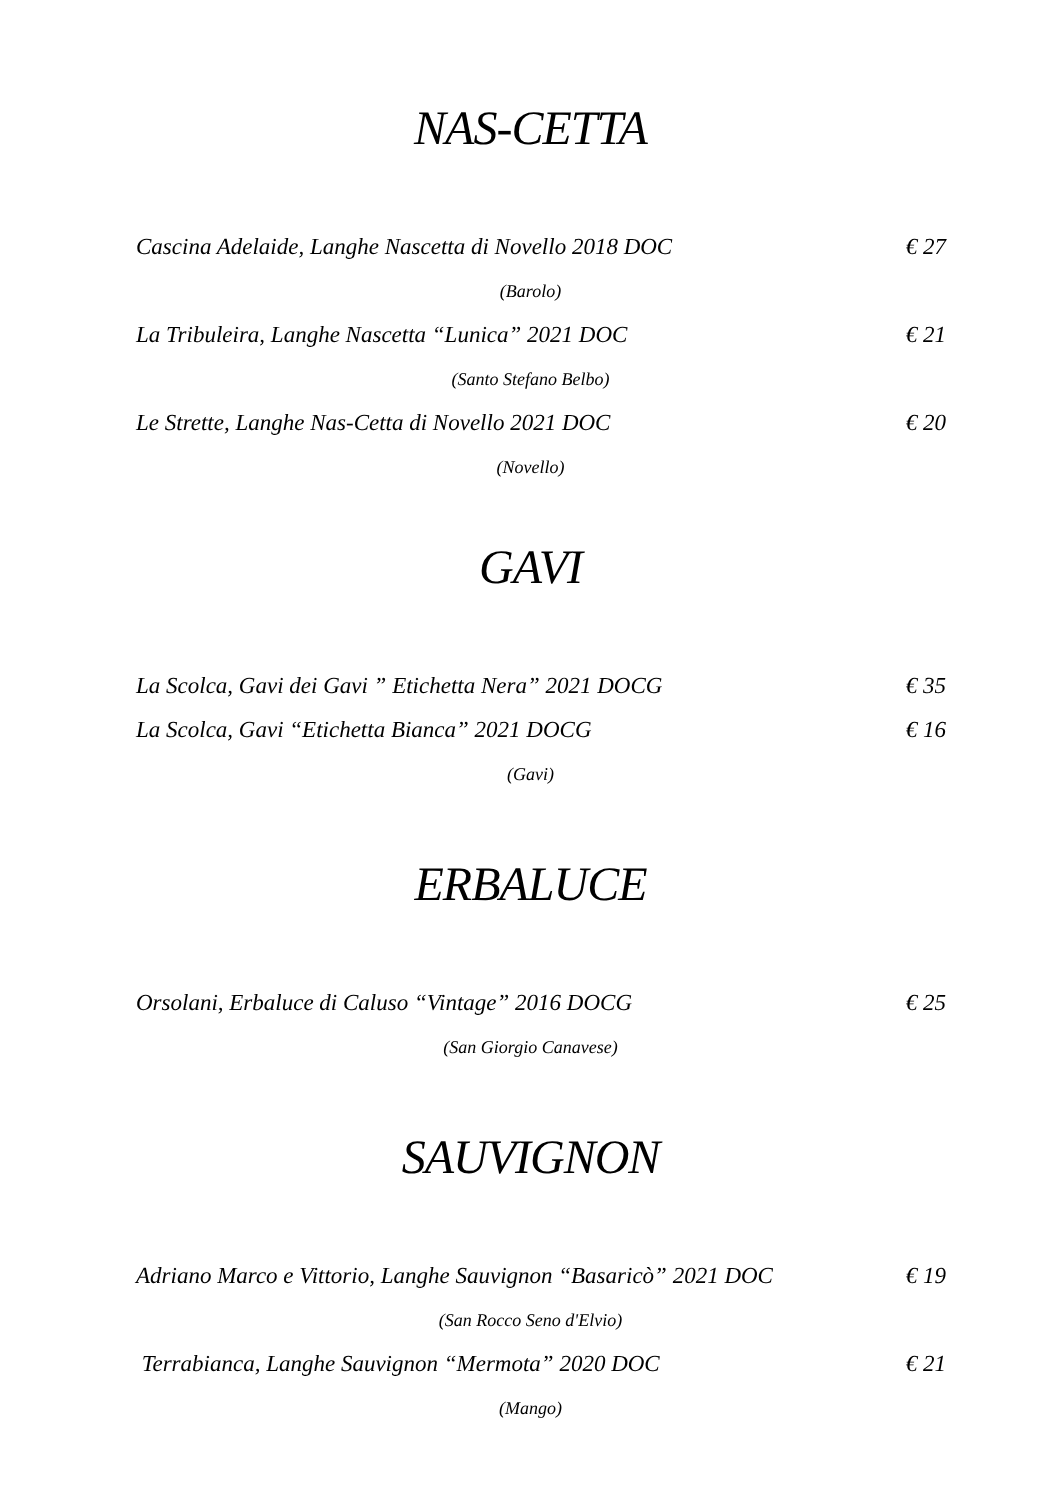NAS-CETTA
Cascina Adelaide, Langhe Nascetta di Novello 2018 DOC € 27
(Barolo)
La Tribuleira, Langhe Nascetta “Lunica” 2021 DOC € 21
(Santo Stefano Belbo)
Le Strette, Langhe Nas-Cetta di Novello 2021 DOC € 20
(Novello)
GAVI
La Scolca, Gavi dei Gavi ” Etichetta Nera” 2021 DOCG € 35
La Scolca, Gavi “Etichetta Bianca” 2021 DOCG € 16
(Gavi)
ERBALUCE
Orsolani, Erbaluce di Caluso “Vintage” 2016 DOCG € 25
(San Giorgio Canavese)
SAUVIGNON
Adriano Marco e Vittorio, Langhe Sauvignon “Basaricò” 2021 DOC € 19
(San Rocco Seno d'Elvio)
Terrabianca, Langhe Sauvignon “Mermota” 2020 DOC € 21
(Mango)